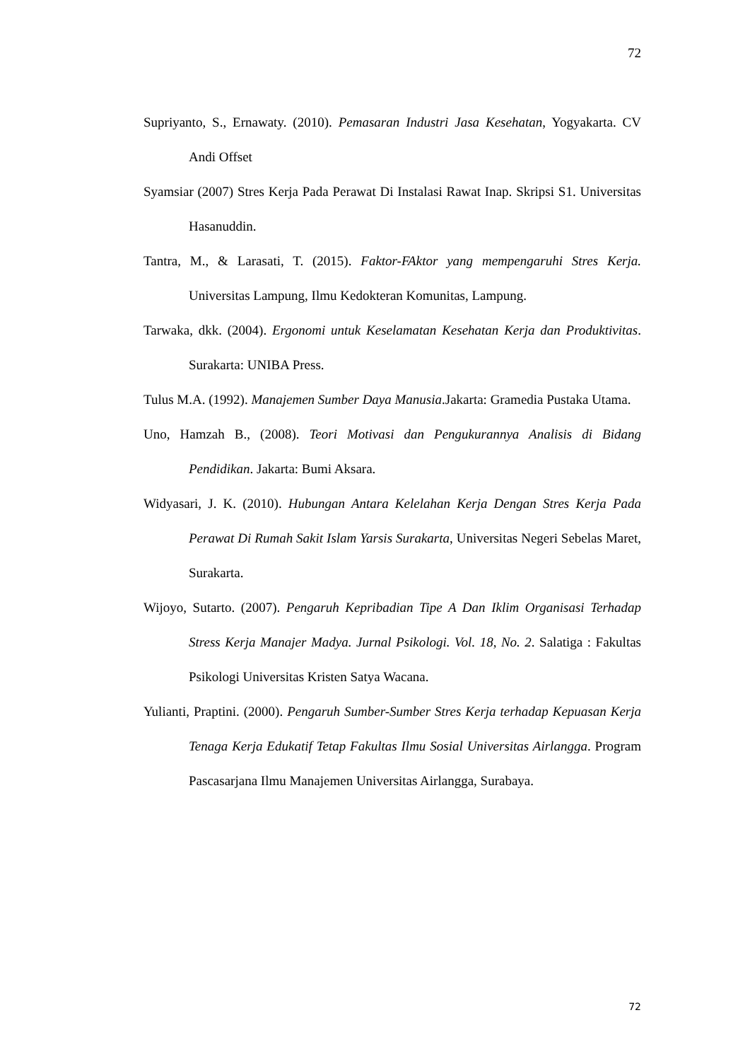72
Supriyanto, S., Ernawaty. (2010). Pemasaran Industri Jasa Kesehatan, Yogyakarta. CV Andi Offset
Syamsiar (2007) Stres Kerja Pada Perawat Di Instalasi Rawat Inap. Skripsi S1. Universitas Hasanuddin.
Tantra, M., & Larasati, T. (2015). Faktor-FAktor yang mempengaruhi Stres Kerja. Universitas Lampung, Ilmu Kedokteran Komunitas, Lampung.
Tarwaka, dkk. (2004). Ergonomi untuk Keselamatan Kesehatan Kerja dan Produktivitas. Surakarta: UNIBA Press.
Tulus M.A. (1992). Manajemen Sumber Daya Manusia.Jakarta: Gramedia Pustaka Utama.
Uno, Hamzah B., (2008). Teori Motivasi dan Pengukurannya Analisis di Bidang Pendidikan. Jakarta: Bumi Aksara.
Widyasari, J. K. (2010). Hubungan Antara Kelelahan Kerja Dengan Stres Kerja Pada Perawat Di Rumah Sakit Islam Yarsis Surakarta, Universitas Negeri Sebelas Maret, Surakarta.
Wijoyo, Sutarto. (2007). Pengaruh Kepribadian Tipe A Dan Iklim Organisasi Terhadap Stress Kerja Manajer Madya. Jurnal Psikologi. Vol. 18, No. 2. Salatiga : Fakultas Psikologi Universitas Kristen Satya Wacana.
Yulianti, Praptini. (2000). Pengaruh Sumber-Sumber Stres Kerja terhadap Kepuasan Kerja Tenaga Kerja Edukatif Tetap Fakultas Ilmu Sosial Universitas Airlangga. Program Pascasarjana Ilmu Manajemen Universitas Airlangga, Surabaya.
72